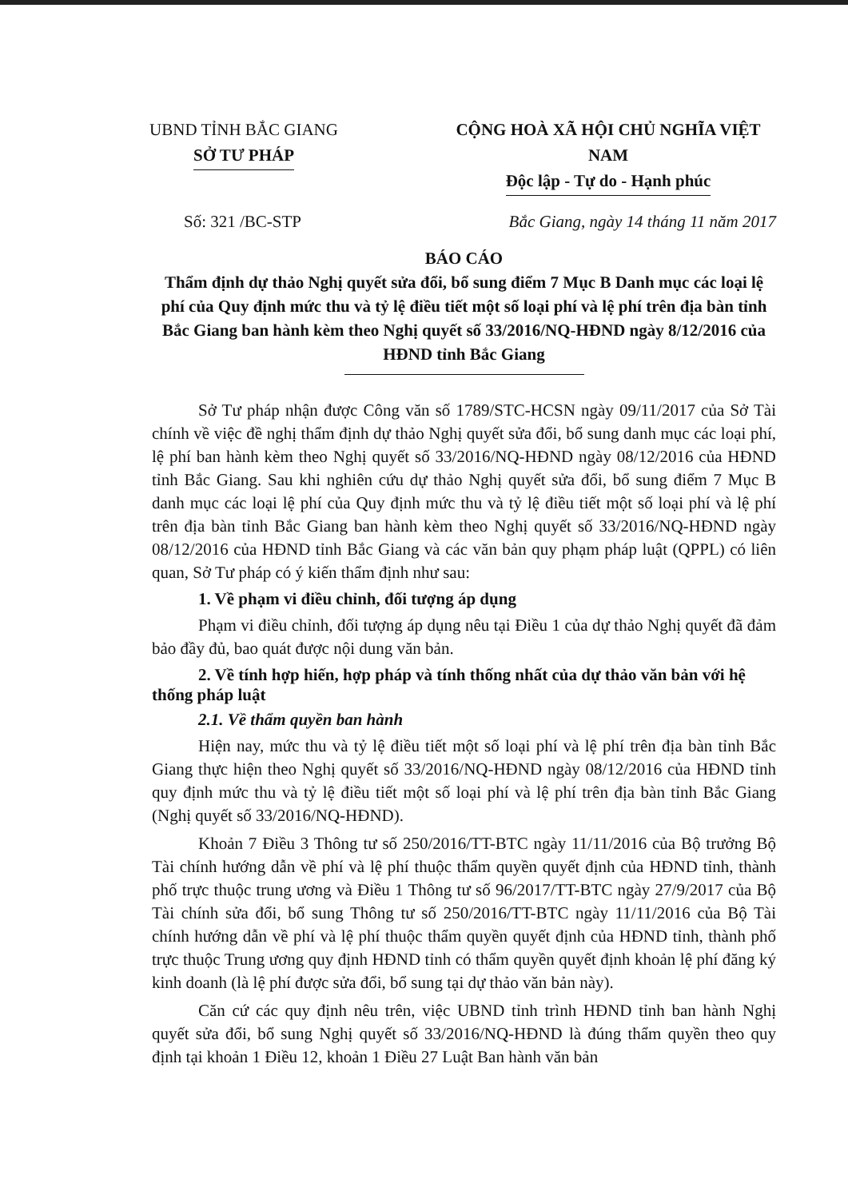UBND TỈNH BẮC GIANG
SỞ TƯ PHÁP
CỘNG HOÀ XÃ HỘI CHỦ NGHĨA VIỆT NAM
Độc lập - Tự do - Hạnh phúc
Số: 321 /BC-STP Bắc Giang, ngày 14 tháng 11 năm 2017
BÁO CÁO
Thẩm định dự thảo Nghị quyết sửa đổi, bổ sung điểm 7 Mục B Danh mục các loại lệ phí của Quy định mức thu và tỷ lệ điều tiết một số loại phí và lệ phí trên địa bàn tỉnh Bắc Giang ban hành kèm theo Nghị quyết số 33/2016/NQ-HĐND ngày 8/12/2016 của HĐND tỉnh Bắc Giang
Sở Tư pháp nhận được Công văn số 1789/STC-HCSN ngày 09/11/2017 của Sở Tài chính về việc đề nghị thẩm định dự thảo Nghị quyết sửa đổi, bổ sung danh mục các loại phí, lệ phí ban hành kèm theo Nghị quyết số 33/2016/NQ-HĐND ngày 08/12/2016 của HĐND tỉnh Bắc Giang. Sau khi nghiên cứu dự thảo Nghị quyết sửa đổi, bổ sung điểm 7 Mục B danh mục các loại lệ phí của Quy định mức thu và tỷ lệ điều tiết một số loại phí và lệ phí trên địa bàn tỉnh Bắc Giang ban hành kèm theo Nghị quyết số 33/2016/NQ-HĐND ngày 08/12/2016 của HĐND tỉnh Bắc Giang và các văn bản quy phạm pháp luật (QPPL) có liên quan, Sở Tư pháp có ý kiến thẩm định như sau:
1. Về phạm vi điều chỉnh, đối tượng áp dụng
Phạm vi điều chỉnh, đối tượng áp dụng nêu tại Điều 1 của dự thảo Nghị quyết đã đảm bảo đầy đủ, bao quát được nội dung văn bản.
2. Về tính hợp hiến, hợp pháp và tính thống nhất của dự thảo văn bản với hệ thống pháp luật
2.1. Về thẩm quyền ban hành
Hiện nay, mức thu và tỷ lệ điều tiết một số loại phí và lệ phí trên địa bàn tỉnh Bắc Giang thực hiện theo Nghị quyết số 33/2016/NQ-HĐND ngày 08/12/2016 của HĐND tỉnh quy định mức thu và tỷ lệ điều tiết một số loại phí và lệ phí trên địa bàn tỉnh Bắc Giang (Nghị quyết số 33/2016/NQ-HĐND).
Khoản 7 Điều 3 Thông tư số 250/2016/TT-BTC ngày 11/11/2016 của Bộ trưởng Bộ Tài chính hướng dẫn về phí và lệ phí thuộc thẩm quyền quyết định của HĐND tỉnh, thành phố trực thuộc trung ương và Điều 1 Thông tư số 96/2017/TT-BTC ngày 27/9/2017 của Bộ Tài chính sửa đổi, bổ sung Thông tư số 250/2016/TT-BTC ngày 11/11/2016 của Bộ Tài chính hướng dẫn về phí và lệ phí thuộc thẩm quyền quyết định của HĐND tỉnh, thành phố trực thuộc Trung ương quy định HĐND tỉnh có thẩm quyền quyết định khoản lệ phí đăng ký kinh doanh (là lệ phí được sửa đổi, bổ sung tại dự thảo văn bản này).
Căn cứ các quy định nêu trên, việc UBND tỉnh trình HĐND tỉnh ban hành Nghị quyết sửa đổi, bổ sung Nghị quyết số 33/2016/NQ-HĐND là đúng thẩm quyền theo quy định tại khoản 1 Điều 12, khoản 1 Điều 27 Luật Ban hành văn bản